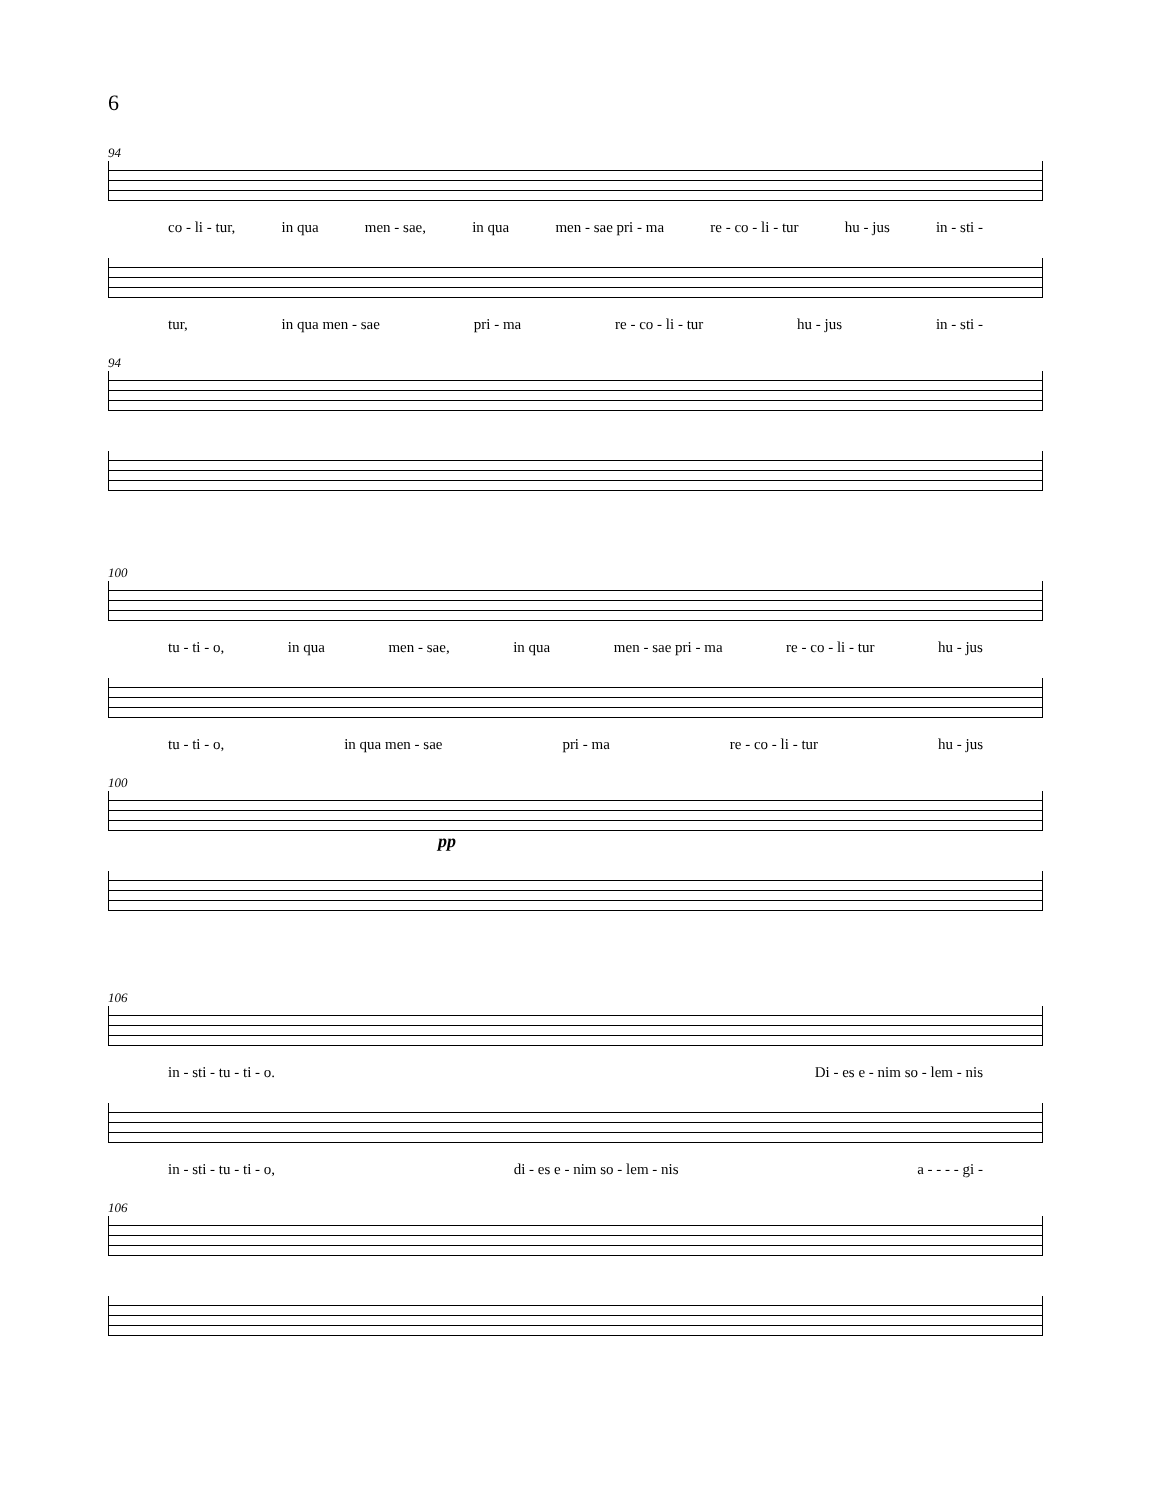6
94
co - li - tur, in qua men - sae, in qua men - sae pri - ma re - co - li - tur hu - jus in - sti -
tur, in qua men - sae pri - ma re - co - li - tur hu - jus in - sti -
94
100
tu - ti - o, in qua men - sae, in qua men - sae pri - ma re - co - li - tur hu - jus
tu - ti - o, in qua men - sae pri - ma re - co - li - tur hu - jus
100
pp
106
in - sti - tu - ti - o. Di - es e - nim so - lem - nis
in - sti - tu - ti - o, di - es e - nim so - lem - nis a - - - - gi -
106